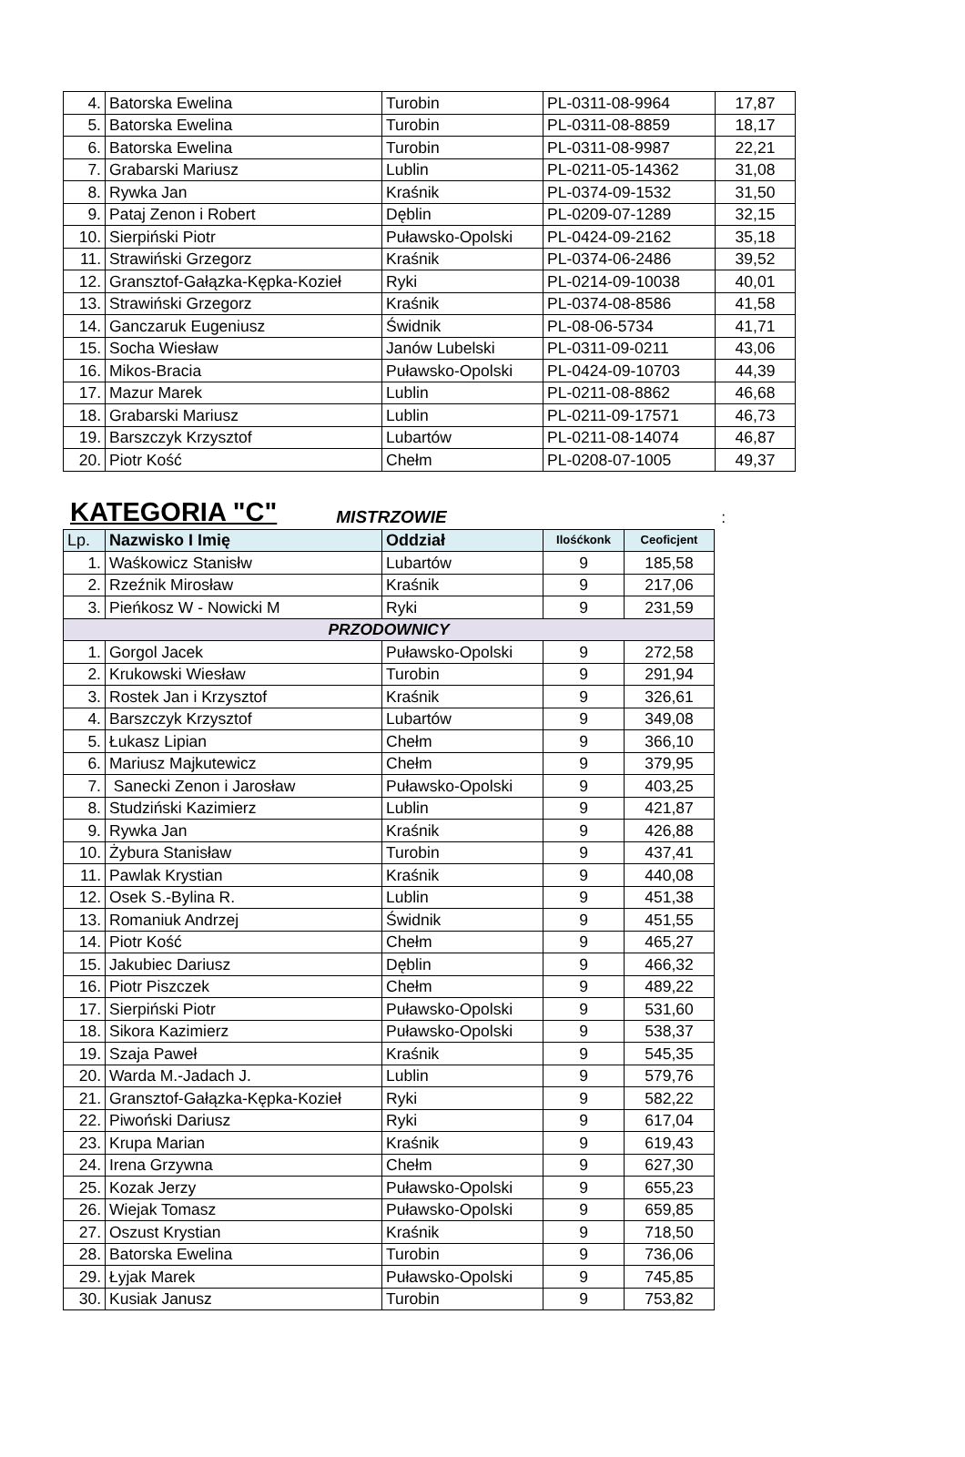| 4. | Batorska Ewelina | Turobin | PL-0311-08-9964 | 17,87 |
| 5. | Batorska Ewelina | Turobin | PL-0311-08-8859 | 18,17 |
| 6. | Batorska Ewelina | Turobin | PL-0311-08-9987 | 22,21 |
| 7. | Grabarski Mariusz | Lublin | PL-0211-05-14362 | 31,08 |
| 8. | Rywka Jan | Kraśnik | PL-0374-09-1532 | 31,50 |
| 9. | Pataj Zenon i Robert | Dęblin | PL-0209-07-1289 | 32,15 |
| 10. | Sierpiński Piotr | Puławsko-Opolski | PL-0424-09-2162 | 35,18 |
| 11. | Strawiński Grzegorz | Kraśnik | PL-0374-06-2486 | 39,52 |
| 12. | Gransztof-Gałązka-Kępka-Kozieł | Ryki | PL-0214-09-10038 | 40,01 |
| 13. | Strawiński Grzegorz | Kraśnik | PL-0374-08-8586 | 41,58 |
| 14. | Ganczaruk Eugeniusz | Świdnik | PL-08-06-5734 | 41,71 |
| 15. | Socha Wiesław | Janów Lubelski | PL-0311-09-0211 | 43,06 |
| 16. | Mikos-Bracia | Puławsko-Opolski | PL-0424-09-10703 | 44,39 |
| 17. | Mazur Marek | Lublin | PL-0211-08-8862 | 46,68 |
| 18. | Grabarski Mariusz | Lublin | PL-0211-09-17571 | 46,73 |
| 19. | Barszczyk Krzysztof | Lubartów | PL-0211-08-14074 | 46,87 |
| 20. | Piotr Kość | Chełm | PL-0208-07-1005 | 49,37 |
KATEGORIA "C"
MISTRZOWIE:
| Lp. | Nazwisko I Imię | Oddział | Ilośćkonk | Ceoficjent |
| --- | --- | --- | --- | --- |
| 1. | Waśkowicz Stanisłw | Lubartów | 9 | 185,58 |
| 2. | Rzeźnik Mirosław | Kraśnik | 9 | 217,06 |
| 3. | Pieńkosz W - Nowicki M | Ryki | 9 | 231,59 |
| PRZODOWNICY | | | | |
| 1. | Gorgol Jacek | Puławsko-Opolski | 9 | 272,58 |
| 2. | Krukowski Wiesław | Turobin | 9 | 291,94 |
| 3. | Rostek Jan i Krzysztof | Kraśnik | 9 | 326,61 |
| 4. | Barszczyk Krzysztof | Lubartów | 9 | 349,08 |
| 5. | Łukasz Lipian | Chełm | 9 | 366,10 |
| 6. | Mariusz Majkutewicz | Chełm | 9 | 379,95 |
| 7. | Sanecki Zenon i Jarosław | Puławsko-Opolski | 9 | 403,25 |
| 8. | Studziński Kazimierz | Lublin | 9 | 421,87 |
| 9. | Rywka Jan | Kraśnik | 9 | 426,88 |
| 10. | Żybura Stanisław | Turobin | 9 | 437,41 |
| 11. | Pawlak Krystian | Kraśnik | 9 | 440,08 |
| 12. | Osek S.-Bylina R. | Lublin | 9 | 451,38 |
| 13. | Romaniuk Andrzej | Świdnik | 9 | 451,55 |
| 14. | Piotr Kość | Chełm | 9 | 465,27 |
| 15. | Jakubiec Dariusz | Dęblin | 9 | 466,32 |
| 16. | Piotr Piszczek | Chełm | 9 | 489,22 |
| 17. | Sierpiński Piotr | Puławsko-Opolski | 9 | 531,60 |
| 18. | Sikora Kazimierz | Puławsko-Opolski | 9 | 538,37 |
| 19. | Szaja Paweł | Kraśnik | 9 | 545,35 |
| 20. | Warda M.-Jadach J. | Lublin | 9 | 579,76 |
| 21. | Gransztof-Gałązka-Kępka-Kozieł | Ryki | 9 | 582,22 |
| 22. | Piwoński Dariusz | Ryki | 9 | 617,04 |
| 23. | Krupa Marian | Kraśnik | 9 | 619,43 |
| 24. | Irena Grzywna | Chełm | 9 | 627,30 |
| 25. | Kozak Jerzy | Puławsko-Opolski | 9 | 655,23 |
| 26. | Wiejak Tomasz | Puławsko-Opolski | 9 | 659,85 |
| 27. | Oszust Krystian | Kraśnik | 9 | 718,50 |
| 28. | Batorska Ewelina | Turobin | 9 | 736,06 |
| 29. | Łyjak Marek | Puławsko-Opolski | 9 | 745,85 |
| 30. | Kusiak Janusz | Turobin | 9 | 753,82 |